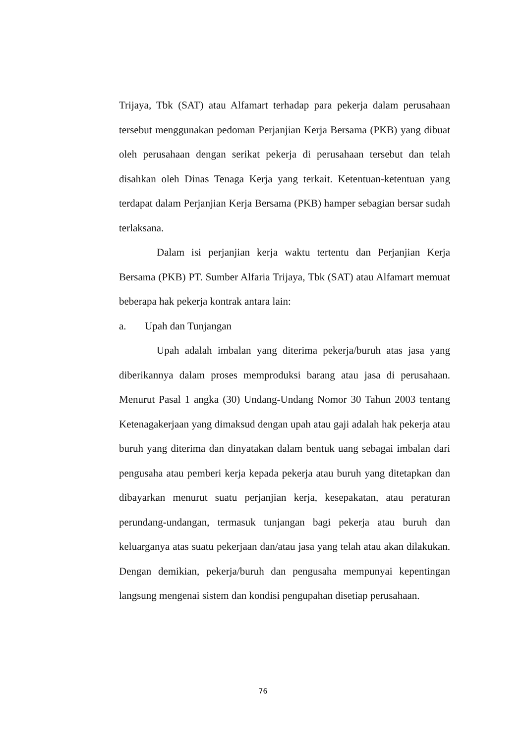Trijaya, Tbk (SAT) atau Alfamart terhadap para pekerja dalam perusahaan tersebut menggunakan pedoman Perjanjian Kerja Bersama (PKB) yang dibuat oleh perusahaan dengan serikat pekerja di perusahaan tersebut dan telah disahkan oleh Dinas Tenaga Kerja yang terkait. Ketentuan-ketentuan yang terdapat dalam Perjanjian Kerja Bersama (PKB) hamper sebagian bersar sudah terlaksana.
Dalam isi perjanjian kerja waktu tertentu dan Perjanjian Kerja Bersama (PKB) PT. Sumber Alfaria Trijaya, Tbk (SAT) atau Alfamart memuat beberapa hak pekerja kontrak antara lain:
a. Upah dan Tunjangan
Upah adalah imbalan yang diterima pekerja/buruh atas jasa yang diberikannya dalam proses memproduksi barang atau jasa di perusahaan. Menurut Pasal 1 angka (30) Undang-Undang Nomor 30 Tahun 2003 tentang Ketenagakerjaan yang dimaksud dengan upah atau gaji adalah hak pekerja atau buruh yang diterima dan dinyatakan dalam bentuk uang sebagai imbalan dari pengusaha atau pemberi kerja kepada pekerja atau buruh yang ditetapkan dan dibayarkan menurut suatu perjanjian kerja, kesepakatan, atau peraturan perundang-undangan, termasuk tunjangan bagi pekerja atau buruh dan keluarganya atas suatu pekerjaan dan/atau jasa yang telah atau akan dilakukan. Dengan demikian, pekerja/buruh dan pengusaha mempunyai kepentingan langsung mengenai sistem dan kondisi pengupahan disetiap perusahaan.
76